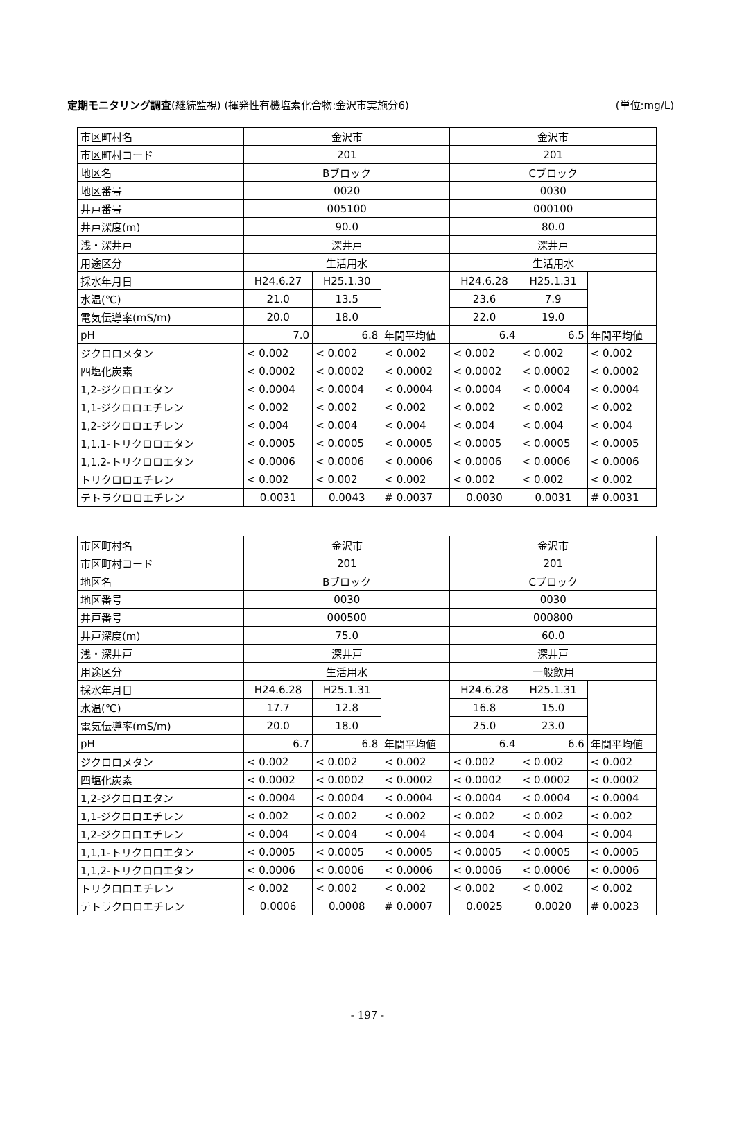定期モニタリング調査(継続監視) (揮発性有機塩素化合物:金沢市実施分6) (単位:mg/L)
| 市区町村名 | 金沢市 | | | 金沢市 | | |
| 市区町村コード | 201 | | | 201 | | |
| 地区名 | Bブロック | | | Cブロック | | |
| 地区番号 | 0020 | | | 0030 | | |
| 井戸番号 | 005100 | | | 000100 | | |
| 井戸深度(m) | 90.0 | | | 80.0 | | |
| 浅・深井戸 | 深井戸 | | | 深井戸 | | |
| 用途区分 | 生活用水 | | | 生活用水 | | |
| 採水年月日 | H24.6.27 | H25.1.30 | | H24.6.28 | H25.1.31 | |
| 水温(℃) | 21.0 | 13.5 | | 23.6 | 7.9 | |
| 電気伝導率(mS/m) | 20.0 | 18.0 | | 22.0 | 19.0 | |
| pH | 7.0 | 6.8 | 年間平均値 | 6.4 | 6.5 | 年間平均値 |
| ジクロロメタン | < 0.002 | < 0.002 | < 0.002 | < 0.002 | < 0.002 | < 0.002 |
| 四塩化炭素 | < 0.0002 | < 0.0002 | < 0.0002 | < 0.0002 | < 0.0002 | < 0.0002 |
| 1,2-ジクロロエタン | < 0.0004 | < 0.0004 | < 0.0004 | < 0.0004 | < 0.0004 | < 0.0004 |
| 1,1-ジクロロエチレン | < 0.002 | < 0.002 | < 0.002 | < 0.002 | < 0.002 | < 0.002 |
| 1,2-ジクロロエチレン | < 0.004 | < 0.004 | < 0.004 | < 0.004 | < 0.004 | < 0.004 |
| 1,1,1-トリクロロエタン | < 0.0005 | < 0.0005 | < 0.0005 | < 0.0005 | < 0.0005 | < 0.0005 |
| 1,1,2-トリクロロエタン | < 0.0006 | < 0.0006 | < 0.0006 | < 0.0006 | < 0.0006 | < 0.0006 |
| トリクロロエチレン | < 0.002 | < 0.002 | < 0.002 | < 0.002 | < 0.002 | < 0.002 |
| テトラクロロエチレン | 0.0031 | 0.0043 | # 0.0037 | 0.0030 | 0.0031 | # 0.0031 |
| 市区町村名 | 金沢市 | | | 金沢市 | | |
| 市区町村コード | 201 | | | 201 | | |
| 地区名 | Bブロック | | | Cブロック | | |
| 地区番号 | 0030 | | | 0030 | | |
| 井戸番号 | 000500 | | | 000800 | | |
| 井戸深度(m) | 75.0 | | | 60.0 | | |
| 浅・深井戸 | 深井戸 | | | 深井戸 | | |
| 用途区分 | 生活用水 | | | 一般飲用 | | |
| 採水年月日 | H24.6.28 | H25.1.31 | | H24.6.28 | H25.1.31 | |
| 水温(℃) | 17.7 | 12.8 | | 16.8 | 15.0 | |
| 電気伝導率(mS/m) | 20.0 | 18.0 | | 25.0 | 23.0 | |
| pH | 6.7 | 6.8 | 年間平均値 | 6.4 | 6.6 | 年間平均値 |
| ジクロロメタン | < 0.002 | < 0.002 | < 0.002 | < 0.002 | < 0.002 | < 0.002 |
| 四塩化炭素 | < 0.0002 | < 0.0002 | < 0.0002 | < 0.0002 | < 0.0002 | < 0.0002 |
| 1,2-ジクロロエタン | < 0.0004 | < 0.0004 | < 0.0004 | < 0.0004 | < 0.0004 | < 0.0004 |
| 1,1-ジクロロエチレン | < 0.002 | < 0.002 | < 0.002 | < 0.002 | < 0.002 | < 0.002 |
| 1,2-ジクロロエチレン | < 0.004 | < 0.004 | < 0.004 | < 0.004 | < 0.004 | < 0.004 |
| 1,1,1-トリクロロエタン | < 0.0005 | < 0.0005 | < 0.0005 | < 0.0005 | < 0.0005 | < 0.0005 |
| 1,1,2-トリクロロエタン | < 0.0006 | < 0.0006 | < 0.0006 | < 0.0006 | < 0.0006 | < 0.0006 |
| トリクロロエチレン | < 0.002 | < 0.002 | < 0.002 | < 0.002 | < 0.002 | < 0.002 |
| テトラクロロエチレン | 0.0006 | 0.0008 | # 0.0007 | 0.0025 | 0.0020 | # 0.0023 |
- 197 -